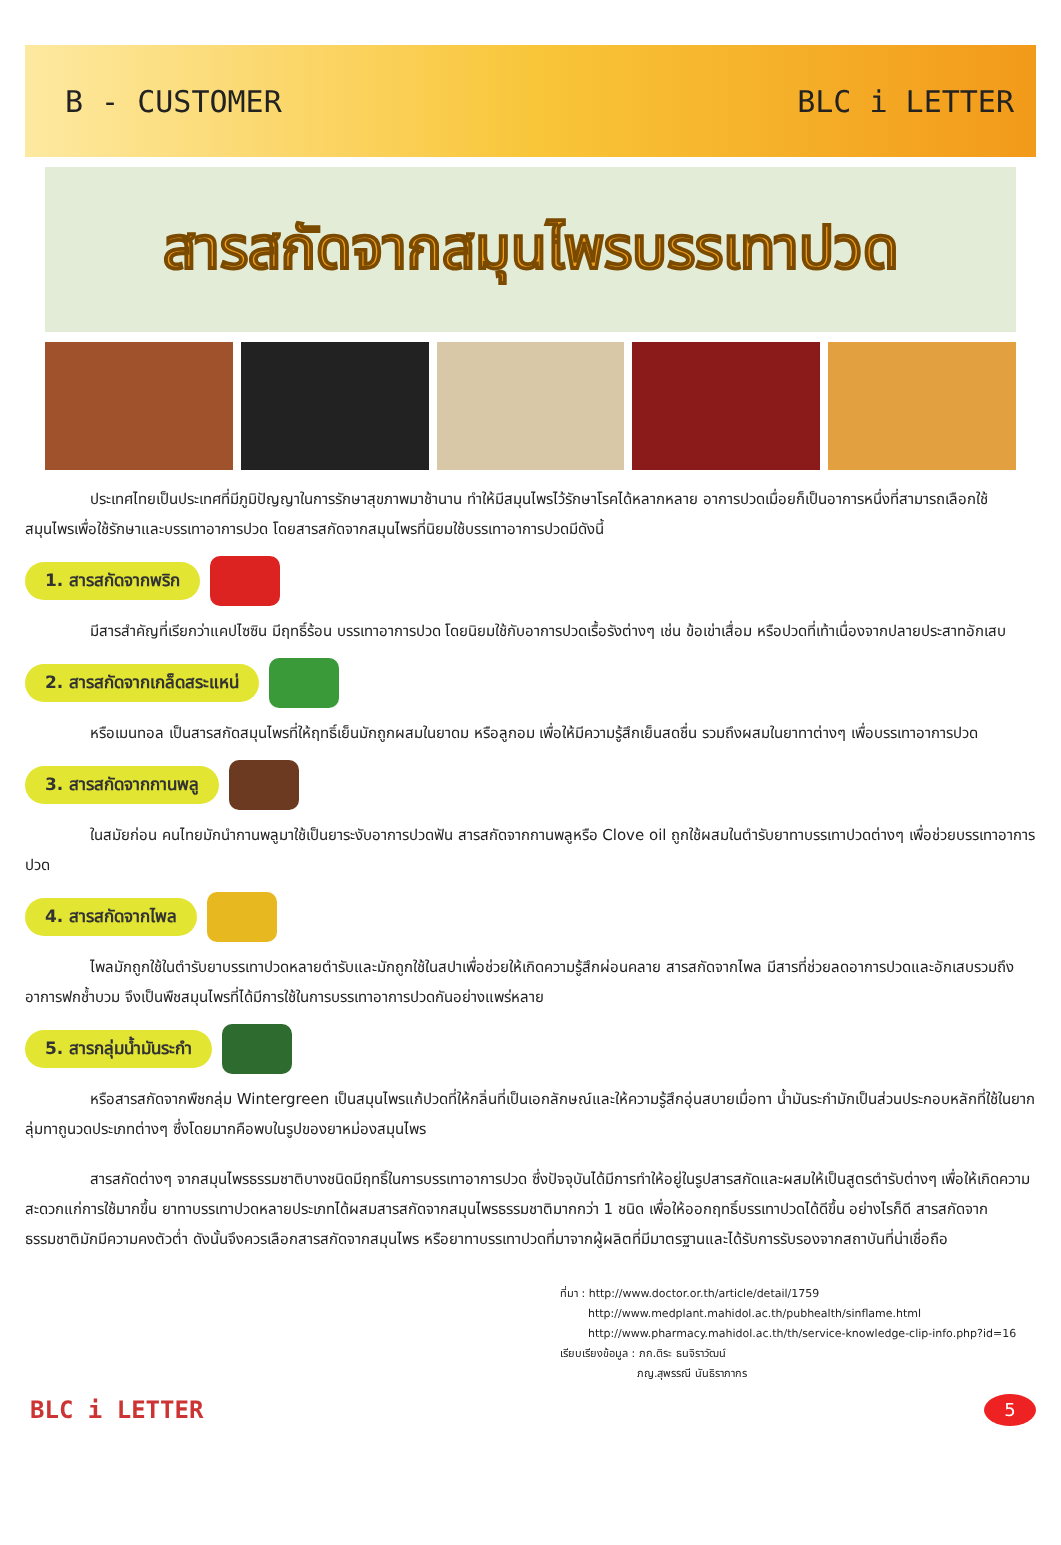B - CUSTOMER BLC i LETTER
สารสกัดจากสมุนไพรบรรเทาปวด
ประเทศไทยเป็นประเทศที่มีภูมิปัญญาในการรักษาสุขภาพมาช้านาน ทำให้มีสมุนไพรไว้รักษาโรคได้หลากหลาย อาการปวดเมื่อยก็เป็นอาการหนึ่งที่สามารถเลือกใช้สมุนไพรเพื่อใช้รักษาและบรรเทาอาการปวด โดยสารสกัดจากสมุนไพรที่นิยมใช้บรรเทาอาการปวดมีดังนี้
1. สารสกัดจากพริก
มีสารสำคัญที่เรียกว่าแคปไซซิน มีฤทธิ์ร้อน บรรเทาอาการปวด โดยนิยมใช้กับอาการปวดเรื้อรังต่างๆ เช่น ข้อเข่าเสื่อม หรือปวดที่เท้าเนื่องจากปลายประสาทอักเสบ
2. สารสกัดจากเกล็ดสระแหน่
หรือเมนทอล เป็นสารสกัดสมุนไพรที่ให้ฤทธิ์เย็นมักถูกผสมในยาดม หรือลูกอม เพื่อให้มีความรู้สึกเย็นสดชื่น รวมถึงผสมในยาทาต่างๆ เพื่อบรรเทาอาการปวด
3. สารสกัดจากกานพลู
ในสมัยก่อน คนไทยมักนำกานพลูมาใช้เป็นยาระงับอาการปวดฟัน สารสกัดจากกานพลูหรือ Clove oil ถูกใช้ผสมในตำรับยาทาบรรเทาปวดต่างๆ เพื่อช่วยบรรเทาอาการปวด
4. สารสกัดจากไพล
ไพลมักถูกใช้ในตำรับยาบรรเทาปวดหลายตำรับและมักถูกใช้ในสปาเพื่อช่วยให้เกิดความรู้สึกผ่อนคลาย สารสกัดจากไพล มีสารที่ช่วยลดอาการปวดและอักเสบรวมถึงอาการฟกช้ำบวม จึงเป็นพืชสมุนไพรที่ได้มีการใช้ในการบรรเทาอาการปวดกันอย่างแพร่หลาย
5. สารกลุ่มน้ำมันระกำ
หรือสารสกัดจากพืชกลุ่ม Wintergreen เป็นสมุนไพรแก้ปวดที่ให้กลิ่นที่เป็นเอกลักษณ์และให้ความรู้สึกอุ่นสบายเมื่อทา น้ำมันระกำมักเป็นส่วนประกอบหลักที่ใช้ในยากลุ่มทาถูนวดประเภทต่างๆ ซึ่งโดยมากคือพบในรูปของยาหม่องสมุนไพร
สารสกัดต่างๆ จากสมุนไพรธรรมชาติบางชนิดมีฤทธิ์ในการบรรเทาอาการปวด ซึ่งปัจจุบันได้มีการทำให้อยู่ในรูปสารสกัดและผสมให้เป็นสูตรตำรับต่างๆ เพื่อให้เกิดความสะดวกแก่การใช้มากขึ้น ยาทาบรรเทาปวดหลายประเภทได้ผสมสารสกัดจากสมุนไพรธรรมชาติมากกว่า 1 ชนิด เพื่อให้ออกฤทธิ์บรรเทาปวดได้ดีขึ้น อย่างไรก็ดี สารสกัดจากธรรมชาติมักมีความคงตัวต่ำ ดังนั้นจึงควรเลือกสารสกัดจากสมุนไพร หรือยาทาบรรเทาปวดที่มาจากผู้ผลิตที่มีมาตรฐานและได้รับการรับรองจากสถาบันที่น่าเชื่อถือ
ที่มา : http://www.doctor.or.th/article/detail/1759
http://www.medplant.mahidol.ac.th/pubhealth/sinflame.html
http://www.pharmacy.mahidol.ac.th/th/service-knowledge-clip-info.php?id=16
เรียบเรียงข้อมูล : ภก.ติระ ธนจิราวัฒน์
ภญ.สุพรรณี นันธิราภากร
BLC i LETTER
5